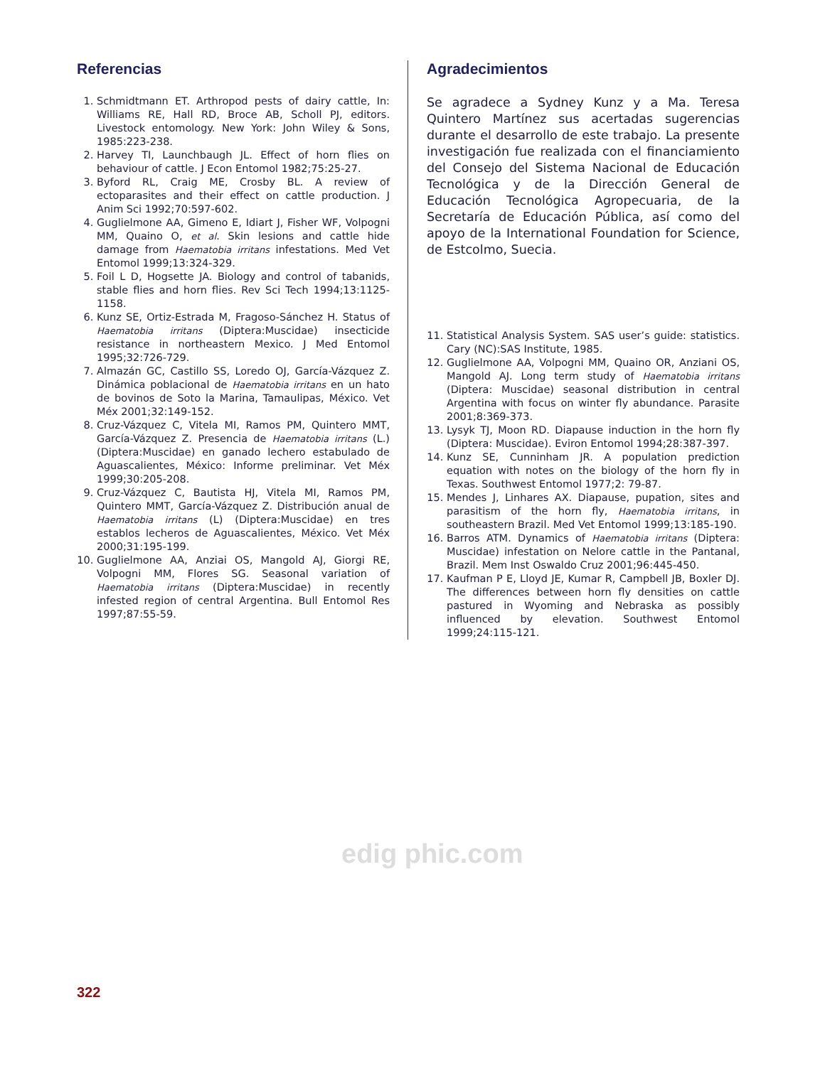Referencias
1. Schmidtmann ET. Arthropod pests of dairy cattle, In: Williams RE, Hall RD, Broce AB, Scholl PJ, editors. Livestock entomology. New York: John Wiley & Sons, 1985:223-238.
2. Harvey TI, Launchbaugh JL. Effect of horn flies on behaviour of cattle. J Econ Entomol 1982;75:25-27.
3. Byford RL, Craig ME, Crosby BL. A review of ectoparasites and their effect on cattle production. J Anim Sci 1992;70:597-602.
4. Guglielmone AA, Gimeno E, Idiart J, Fisher WF, Volpogni MM, Quaino O, et al. Skin lesions and cattle hide damage from Haematobia irritans infestations. Med Vet Entomol 1999;13:324-329.
5. Foil L D, Hogsette JA. Biology and control of tabanids, stable flies and horn flies. Rev Sci Tech 1994;13:1125-1158.
6. Kunz SE, Ortiz-Estrada M, Fragoso-Sánchez H. Status of Haematobia irritans (Diptera:Muscidae) insecticide resistance in northeastern Mexico. J Med Entomol 1995;32:726-729.
7. Almazán GC, Castillo SS, Loredo OJ, García-Vázquez Z. Dinámica poblacional de Haematobia irritans en un hato de bovinos de Soto la Marina, Tamaulipas, México. Vet Méx 2001;32:149-152.
8. Cruz-Vázquez C, Vitela MI, Ramos PM, Quintero MMT, García-Vázquez Z. Presencia de Haematobia irritans (L.) (Diptera:Muscidae) en ganado lechero estabulado de Aguascalientes, México: Informe preliminar. Vet Méx 1999;30:205-208.
9. Cruz-Vázquez C, Bautista HJ, Vitela MI, Ramos PM, Quintero MMT, García-Vázquez Z. Distribución anual de Haematobia irritans (L) (Diptera:Muscidae) en tres establos lecheros de Aguascalientes, México. Vet Méx 2000;31:195-199.
10. Guglielmone AA, Anziai OS, Mangold AJ, Giorgi RE, Volpogni MM, Flores SG. Seasonal variation of Haematobia irritans (Diptera:Muscidae) in recently infested region of central Argentina. Bull Entomol Res 1997;87:55-59.
Agradecimientos
Se agradece a Sydney Kunz y a Ma. Teresa Quintero Martínez sus acertadas sugerencias durante el desarrollo de este trabajo. La presente investigación fue realizada con el financiamiento del Consejo del Sistema Nacional de Educación Tecnológica y de la Dirección General de Educación Tecnológica Agropecuaria, de la Secretaría de Educación Pública, así como del apoyo de la International Foundation for Science, de Estcolmo, Suecia.
11. Statistical Analysis System. SAS user’s guide: statistics. Cary (NC):SAS Institute, 1985.
12. Guglielmone AA, Volpogni MM, Quaino OR, Anziani OS, Mangold AJ. Long term study of Haematobia irritans (Diptera: Muscidae) seasonal distribution in central Argentina with focus on winter fly abundance. Parasite 2001;8:369-373.
13. Lysyk TJ, Moon RD. Diapause induction in the horn fly (Diptera: Muscidae). Eviron Entomol 1994;28:387-397.
14. Kunz SE, Cunninham JR. A population prediction equation with notes on the biology of the horn fly in Texas. Southwest Entomol 1977;2: 79-87.
15. Mendes J, Linhares AX. Diapause, pupation, sites and parasitism of the horn fly, Haematobia irritans, in southeastern Brazil. Med Vet Entomol 1999;13:185-190.
16. Barros ATM. Dynamics of Haematobia irritans (Diptera: Muscidae) infestation on Nelore cattle in the Pantanal, Brazil. Mem Inst Oswaldo Cruz 2001;96:445-450.
17. Kaufman P E, Lloyd JE, Kumar R, Campbell JB, Boxler DJ. The differences between horn fly densities on cattle pastured in Wyoming and Nebraska as possibly influenced by elevation. Southwest Entomol 1999;24:115-121.
edig phic.com
322